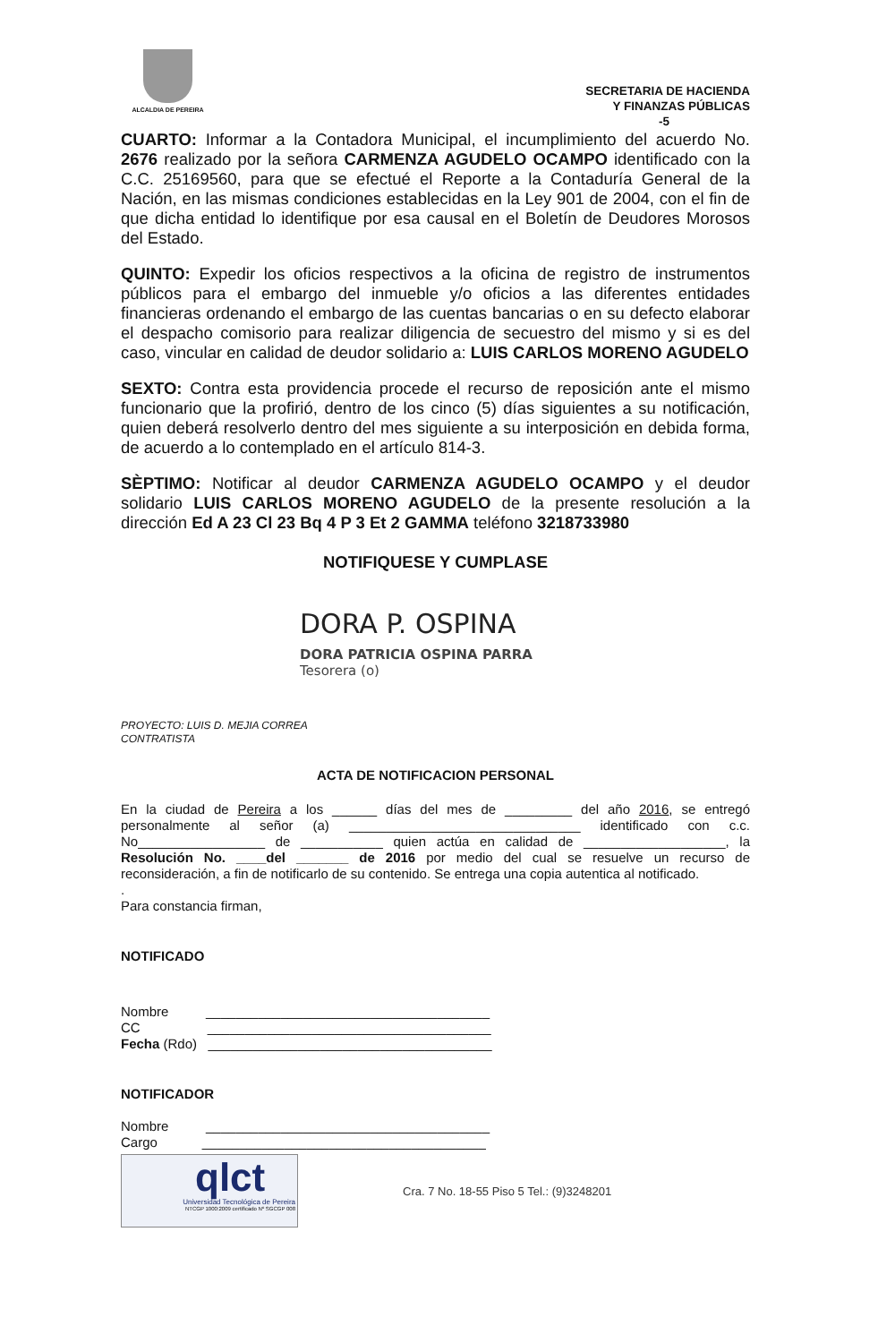ALCALDIA DE PEREIRA
SECRETARIA DE HACIENDA
Y FINANZAS PÚBLICAS
-5
CUARTO: Informar a la Contadora Municipal, el incumplimiento del acuerdo No. 2676 realizado por la señora CARMENZA AGUDELO OCAMPO identificado con la C.C. 25169560, para que se efectué el Reporte a la Contaduría General de la Nación, en las mismas condiciones establecidas en la Ley 901 de 2004, con el fin de que dicha entidad lo identifique por esa causal en el Boletín de Deudores Morosos del Estado.
QUINTO: Expedir los oficios respectivos a la oficina de registro de instrumentos públicos para el embargo del inmueble y/o oficios a las diferentes entidades financieras ordenando el embargo de las cuentas bancarias o en su defecto elaborar el despacho comisorio para realizar diligencia de secuestro del mismo y si es del caso, vincular en calidad de deudor solidario a: LUIS CARLOS MORENO AGUDELO
SEXTO: Contra esta providencia procede el recurso de reposición ante el mismo funcionario que la profirió, dentro de los cinco (5) días siguientes a su notificación, quien deberá resolverlo dentro del mes siguiente a su interposición en debida forma, de acuerdo a lo contemplado en el artículo 814-3.
SÈPTIMO: Notificar al deudor CARMENZA AGUDELO OCAMPO y el deudor solidario LUIS CARLOS MORENO AGUDELO de la presente resolución a la dirección Ed A 23 Cl 23 Bq 4 P 3 Et 2 GAMMA teléfono 3218733980
NOTIFIQUESE Y CUMPLASE
DORA P. OSPINA
DORA PATRICIA OSPINA PARRA
Tesorera (o)
PROYECTO: LUIS D. MEJIA CORREA
CONTRATISTA
ACTA DE NOTIFICACION PERSONAL
En la ciudad de Pereira a los ______ días del mes de _________ del año 2016, se entregó personalmente al señor (a) _______________________________ identificado con c.c. No_________________ de ___________ quien actúa en calidad de ___________________, la Resolución No. ____del _______ de 2016 por medio del cual se resuelve un recurso de reconsideración, a fin de notificarlo de su contenido. Se entrega una copia autentica al notificado.
.
Para constancia firman,
NOTIFICADO
Nombre ______________________________________
CC ______________________________________
Fecha (Rdo) ______________________________________
NOTIFICADOR
Nombre ______________________________________
Cargo ______________________________________
qlct
Universidad Tecnológica de Pereira
NTCGP 1000:2009 certificado Nº SGCGP 008
Cra. 7 No. 18-55 Piso 5 Tel.: (9)3248201